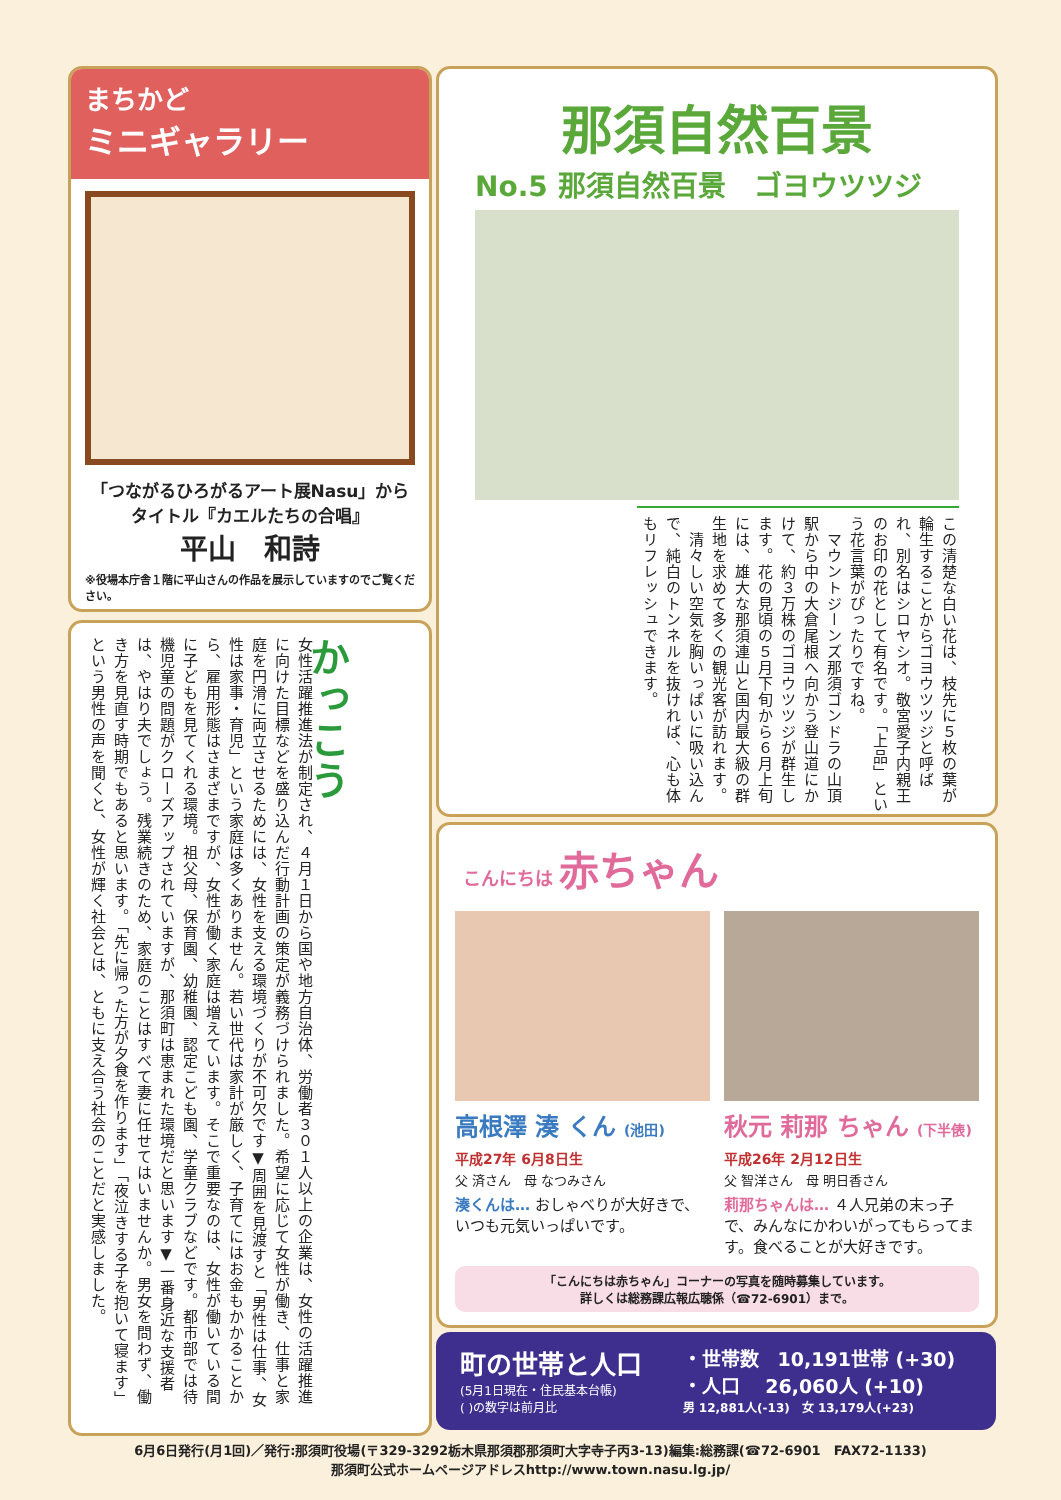まちかど
ミニギャラリー
「つながるひろがるアート展Nasu」から
タイトル『カエルたちの合唱』
平山　和詩
※役場本庁舎１階に平山さんの作品を展示していますのでご覧ください。
かっこう
女性活躍推進法が制定され、４月１日から国や地方自治体、労働者３０１人以上の企業は、女性の活躍推進に向けた目標などを盛り込んだ行動計画の策定が義務づけられました。希望に応じて女性が働き、仕事と家庭を円滑に両立させるためには、女性を支える環境づくりが不可欠です▼周囲を見渡すと「男性は仕事、女性は家事・育児」という家庭は多くありません。若い世代は家計が厳しく、子育てにはお金もかかることから、雇用形態はさまざまですが、女性が働く家庭は増えています。そこで重要なのは、女性が働いている間に子どもを見てくれる環境。祖父母、保育園、幼稚園、認定こども園、学童クラブなどです。都市部では待機児童の問題がクローズアップされていますが、那須町は恵まれた環境だと思います▼一番身近な支援者は、やはり夫でしょう。残業続きのため、家庭のことはすべて妻に任せてはいませんか。男女を問わず、働き方を見直す時期でもあると思います。「先に帰った方が夕食を作ります」「夜泣きする子を抱いて寝ます」という男性の声を聞くと、女性が輝く社会とは、ともに支え合う社会のことだと実感しました。
那須自然百景
No.5 那須自然百景　ゴヨウツツジ
この清楚な白い花は、枝先に５枚の葉が輪生することからゴヨウツツジと呼ばれ、別名はシロヤシオ。敬宮愛子内親王のお印の花として有名です。「上品」という花言葉がぴったりですね。
　マウントジーンズ那須ゴンドラの山頂駅から中の大倉尾根へ向かう登山道にかけて、約３万株のゴヨウツツジが群生します。花の見頃の５月下旬から６月上旬には、雄大な那須連山と国内最大級の群生地を求めて多くの観光客が訪れます。
　清々しい空気を胸いっぱいに吸い込んで、純白のトンネルを抜ければ、心も体もリフレッシュできます。
こんにちは 赤ちゃん
高根澤 湊 くん (池田)
平成27年 6月8日生
父 済さん　母 なつみさん
湊くんは… おしゃべりが大好きで、いつも元気いっぱいです。
秋元 莉那 ちゃん (下半俵)
平成26年 2月12日生
父 智洋さん　母 明日香さん
莉那ちゃんは… ４人兄弟の末っ子で、みんなにかわいがってもらってます。食べることが大好きです。
「こんにちは赤ちゃん」コーナーの写真を随時募集しています。
詳しくは総務課広報広聴係（☎72-6901）まで。
町の世帯と人口
(5月1日現在・住民基本台帳)
( )の数字は前月比
・世帯数　10,191世帯 (+30)
・人口　 26,060人 (+10)
男 12,881人(-13)　女 13,179人(+23)
6月6日発行(月1回)／発行:那須町役場(〒329-3292栃木県那須郡那須町大字寺子丙3-13)編集:総務課(☎72-6901　FAX72-1133)
那須町公式ホームページアドレスhttp://www.town.nasu.lg.jp/